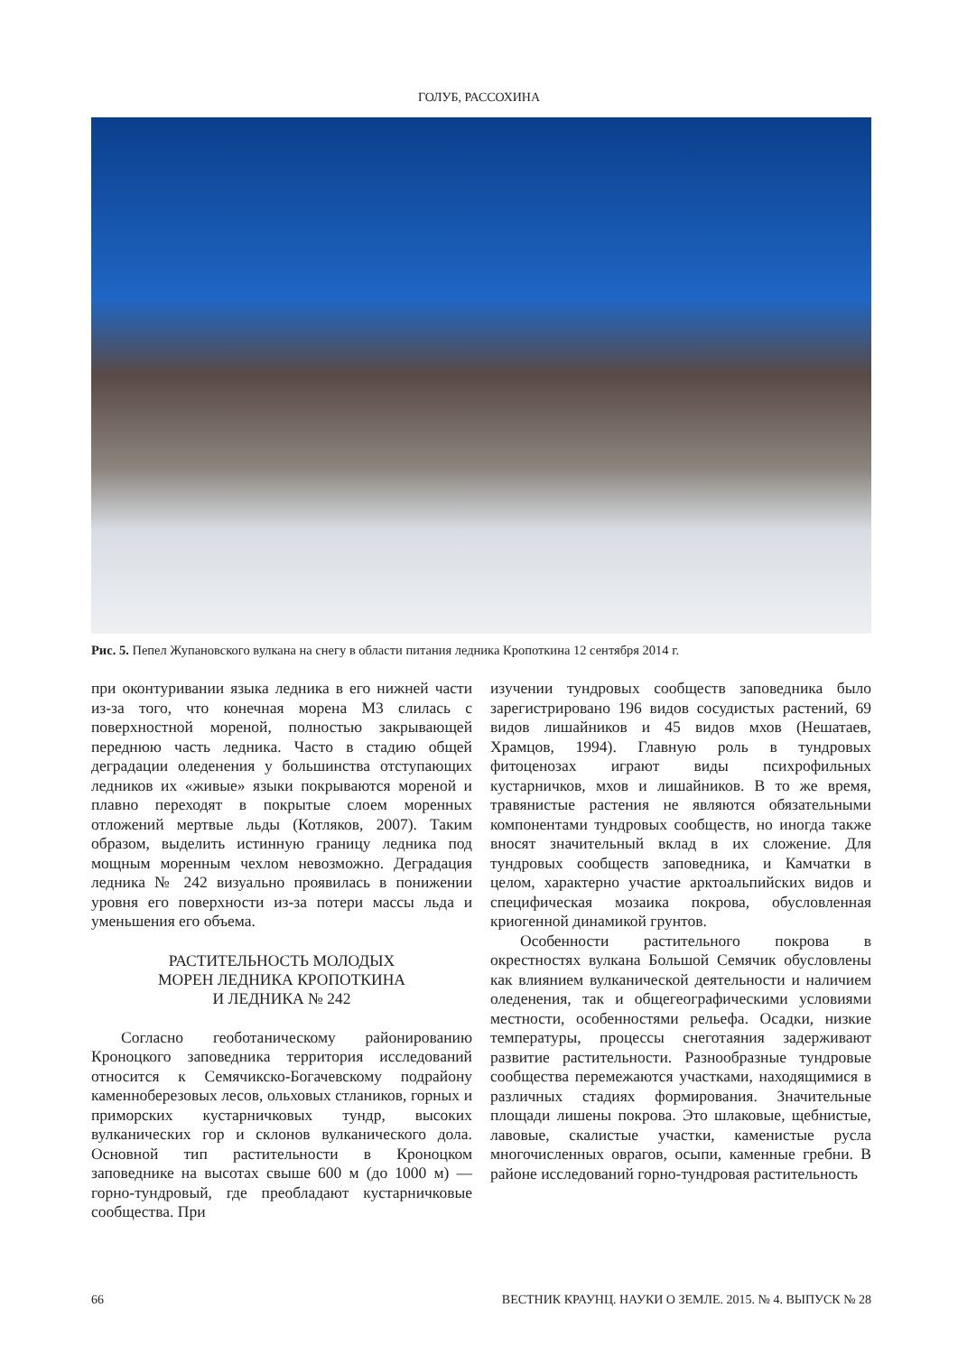ГОЛУБ, РАССОХИНА
Рис. 5. Пепел Жупановского вулкана на снегу в области питания ледника Кропоткина 12 сентября 2014 г.
при оконтуривании языка ледника в его нижней части из-за того, что конечная морена М3 слилась с поверхностной мореной, полностью закрывающей переднюю часть ледника. Часто в стадию общей деградации оледенения у большинства отступающих ледников их «живые» языки покрываются мореной и плавно переходят в покрытые слоем моренных отложений мертвые льды (Котляков, 2007). Таким образом, выделить истинную границу ледника под мощным моренным чехлом невозможно. Деградация ледника № 242 визуально проявилась в понижении уровня его поверхности из-за потери массы льда и уменьшения его объема.
РАСТИТЕЛЬНОСТЬ МОЛОДЫХ
МОРЕН ЛЕДНИКА КРОПОТКИНА
И ЛЕДНИКА № 242
Согласно геоботаническому районированию Кроноцкого заповедника территория исследований относится к Семячикско-Богачевскому подрайону каменноберезовых лесов, ольховых стлаников, горных и приморских кустарничковых тундр, высоких вулканических гор и склонов вулканического дола. Основной тип растительности в Кроноцком заповеднике на высотах свыше 600 м (до 1000 м) — горно-тундровый, где преобладают кустарничковые сообщества. При
изучении тундровых сообществ заповедника было зарегистрировано 196 видов сосудистых растений, 69 видов лишайников и 45 видов мхов (Нешатаев, Храмцов, 1994). Главную роль в тундровых фитоценозах играют виды психрофильных кустарничков, мхов и лишайников. В то же время, травянистые растения не являются обязательными компонентами тундровых сообществ, но иногда также вносят значительный вклад в их сложение. Для тундровых сообществ заповедника, и Камчатки в целом, характерно участие арктоальпийских видов и специфическая мозаика покрова, обусловленная криогенной динамикой грунтов.
Особенности растительного покрова в окрестностях вулкана Большой Семячик обусловлены как влиянием вулканической деятельности и наличием оледенения, так и общегеографическими условиями местности, особенностями рельефа. Осадки, низкие температуры, процессы снеготаяния задерживают развитие растительности. Разнообразные тундровые сообщества перемежаются участками, находящимися в различных стадиях формирования. Значительные площади лишены покрова. Это шлаковые, щебнистые, лавовые, скалистые участки, каменистые русла многочисленных оврагов, осыпи, каменные гребни. В районе исследований горно-тундровая растительность
66 ВЕСТНИК КРАУНЦ. НАУКИ О ЗЕМЛЕ. 2015. № 4. ВЫПУСК № 28